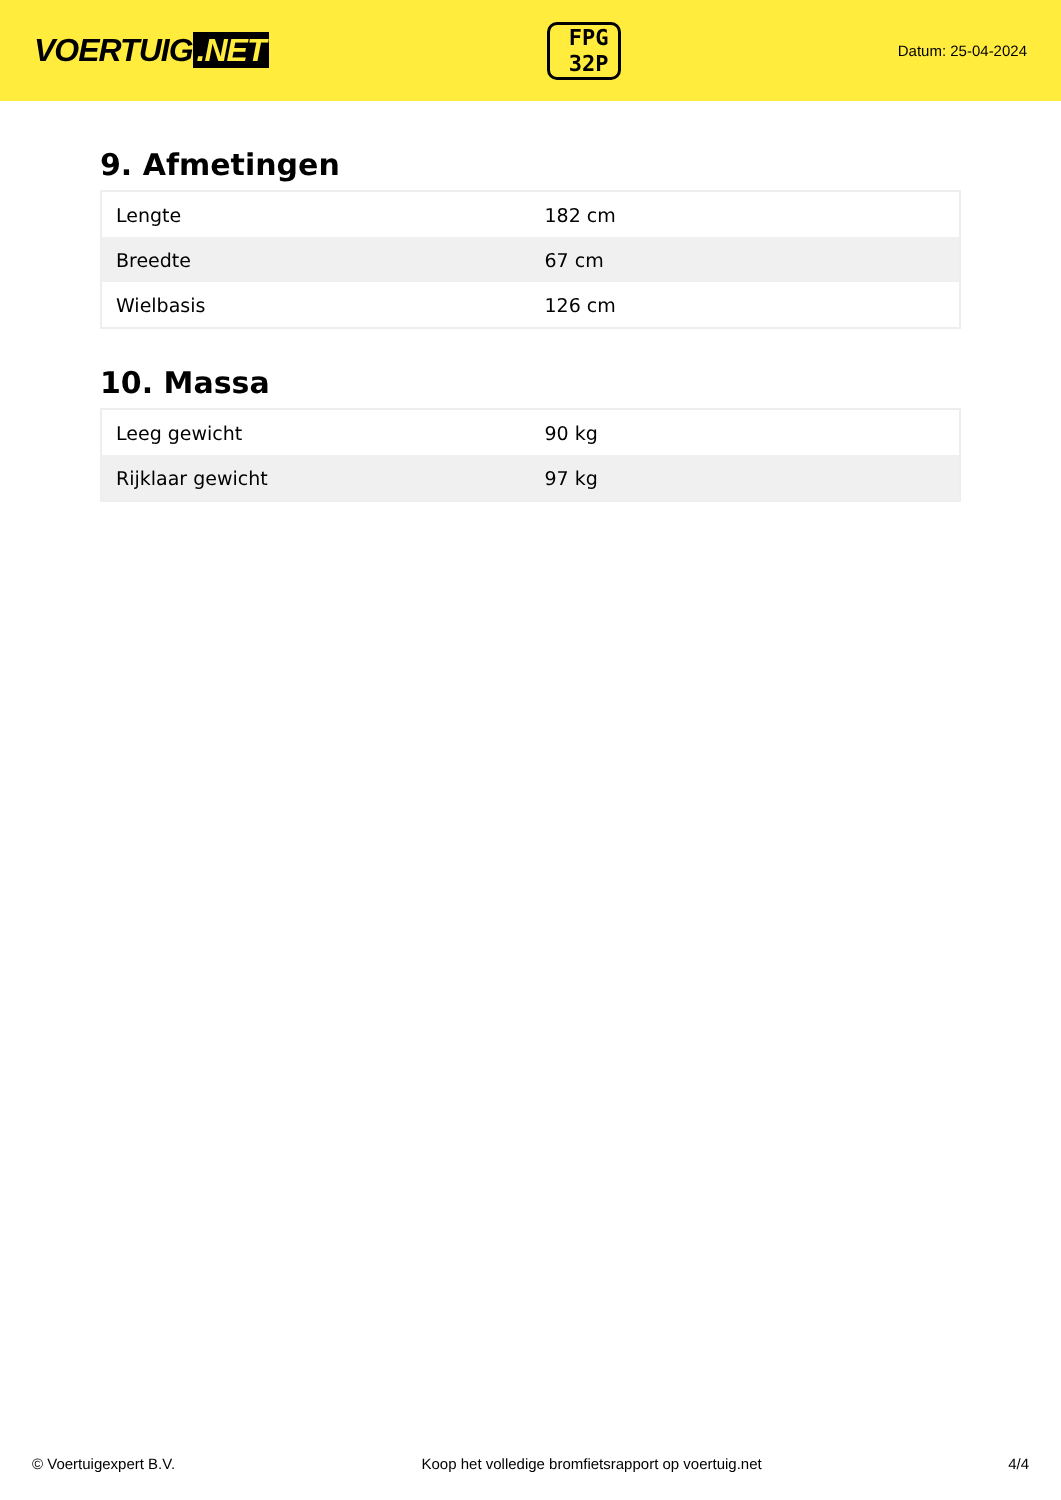VOERTUIG.NET
FPG
32P
Datum: 25-04-2024
9. Afmetingen
| Lengte | 182 cm |
| Breedte | 67 cm |
| Wielbasis | 126 cm |
10. Massa
| Leeg gewicht | 90 kg |
| Rijklaar gewicht | 97 kg |
© Voertuigexpert B.V. Koop het volledige bromfietsrapport op voertuig.net 4/4